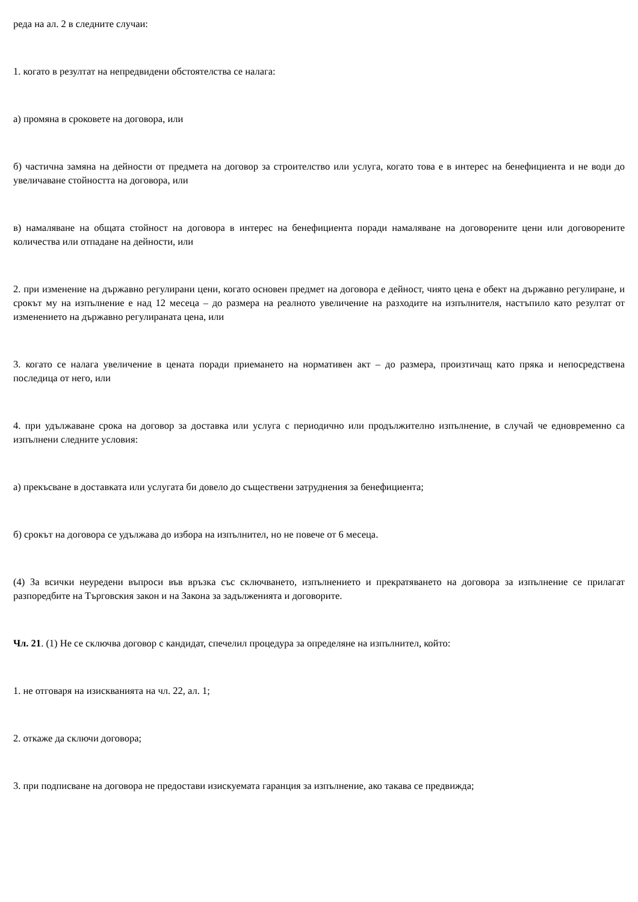реда на ал. 2 в следните случаи:
1. когато в резултат на непредвидени обстоятелства се налага:
а) промяна в сроковете на договора, или
б) частична замяна на дейности от предмета на договор за строителство или услуга, когато това е в интерес на бенефициента и не води до увеличаване стойността на договора, или
в) намаляване на общата стойност на договора в интерес на бенефициента поради намаляване на договорените цени или договорените количества или отпадане на дейности, или
2. при изменение на държавно регулирани цени, когато основен предмет на договора е дейност, чиято цена е обект на държавно регулиране, и срокът му на изпълнение е над 12 месеца – до размера на реалното увеличение на разходите на изпълнителя, настъпило като резултат от изменението на държавно регулираната цена, или
3. когато се налага увеличение в цената поради приемането на нормативен акт – до размера, произтичащ като пряка и непосредствена последица от него, или
4. при удължаване срока на договор за доставка или услуга с периодично или продължително изпълнение, в случай че едновременно са изпълнени следните условия:
а) прекъсване в доставката или услугата би довело до съществени затруднения за бенефициента;
б) срокът на договора се удължава до избора на изпълнител, но не повече от 6 месеца.
(4) За всички неуредени въпроси във връзка със сключването, изпълнението и прекратяването на договора за изпълнение се прилагат разпоредбите на Търговския закон и на Закона за задълженията и договорите.
Чл. 21. (1) Не се сключва договор с кандидат, спечелил процедура за определяне на изпълнител, който:
1. не отговаря на изискванията на чл. 22, ал. 1;
2. откаже да сключи договора;
3. при подписване на договора не предостави изискуемата гаранция за изпълнение, ако такава се предвижда;